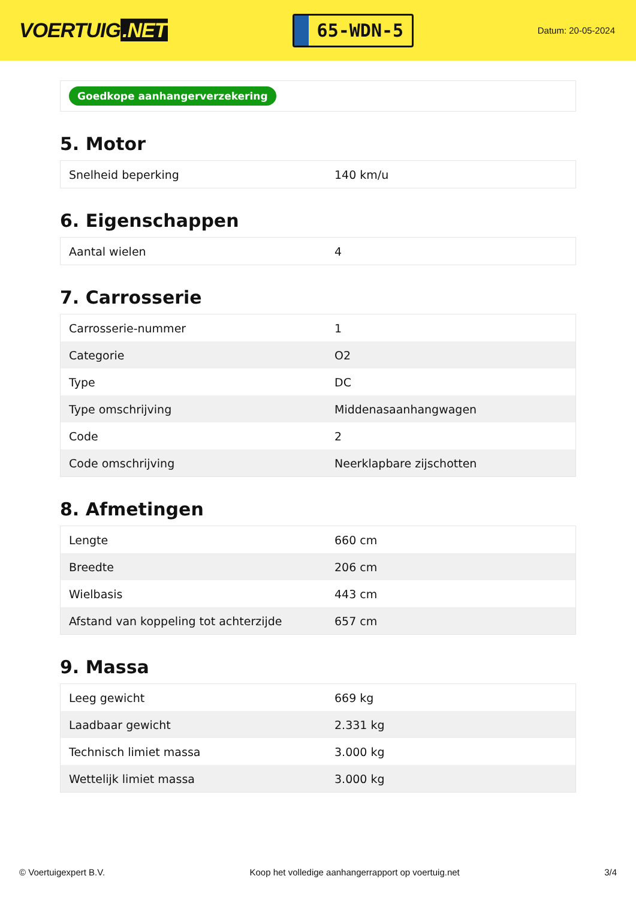VOERTUIG.NET
65-WDN-5
Datum: 20-05-2024
Goedkope aanhangerverzekering
5. Motor
| Snelheid beperking | 140 km/u |
6. Eigenschappen
| Aantal wielen | 4 |
7. Carrosserie
| Carrosserie-nummer | 1 |
| Categorie | O2 |
| Type | DC |
| Type omschrijving | Middenasaanhangwagen |
| Code | 2 |
| Code omschrijving | Neerklapbare zijschotten |
8. Afmetingen
| Lengte | 660 cm |
| Breedte | 206 cm |
| Wielbasis | 443 cm |
| Afstand van koppeling tot achterzijde | 657 cm |
9. Massa
| Leeg gewicht | 669 kg |
| Laadbaar gewicht | 2.331 kg |
| Technisch limiet massa | 3.000 kg |
| Wettelijk limiet massa | 3.000 kg |
© Voertuigexpert B.V. Koop het volledige aanhangerrapport op voertuig.net 3/4